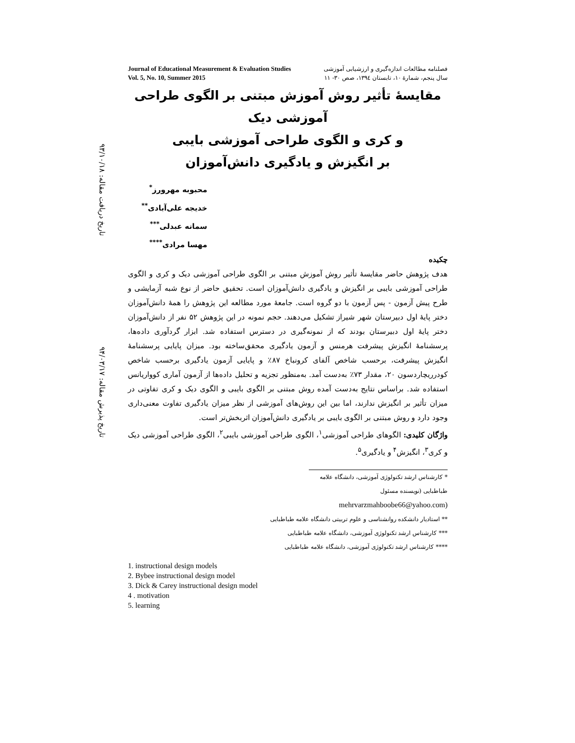تاریخ دریافت مقاله: ۹۳/۱۰/۱۸
تاریخ پذیرش مقاله: ۹۴/۰۳/۱۷
Journal of Educational Measurement & Evaluation Studies
Vol. 5, No. 10, Summer 2015
فصلنامه مطالعات اندازه‌گیری و ارزشیابی آموزشی
سال پنجم، شمارهٔ ۱۰، تابستان ۱۳۹٤، صص ۳۰- ۱۱
مقایسهٔ تأثیر روش آموزش مبتنی بر الگوی طراحی آموزشی دیک
و کری و الگوی طراحی آموزشی بایبی
بر انگیزش و یادگیری دانش‌آموزان
محبوبه مهرورز<sup>*</sup>
خدیجه علی‌آبادی<sup>**</sup>
سمانه عبدلی<sup>***</sup>
مهسا مرادی<sup>****</sup>
چکیده
هدف پژوهش حاضر مقایسهٔ تأثیر روش آموزش مبتنی بر الگوی طراحی آموزشی دیک و کری و الگوی طراحی آموزشی بایبی بر انگیزش و یادگیری دانش‌آموزان است. تحقیق حاضر از نوع شبه آزمایشی و طرح پیش آزمون - پس آزمون با دو گروه است. جامعهٔ مورد مطالعه این پژوهش را همهٔ دانش‌آموزان دختر پایهٔ اول دبیرستان شهر شیراز تشکیل می‌دهند. حجم نمونه در این پژوهش ۵۲ نفر از دانش‌آموزان دختر پایهٔ اول دبیرستان بودند که از نمونه‌گیری در دسترس استفاده شد. ابزار گردآوری داده‌ها، پرسشنامهٔ انگیزش پیشرفت هرمنس و آزمون یادگیری محقق‌ساخته بود. میزان پایایی پرسشنامهٔ انگیزش پیشرفت، برحسب شاخص آلفای کرونباخ ۸۷٪ و پایایی آزمون یادگیری برحسب شاخص کودرریچاردسون ۲۰، مقدار ۷۳٪ به‌دست آمد. به‌منظور تجزیه و تحلیل داده‌ها از آزمون آماری کوواریانس استفاده شد. براساس نتایج به‌دست آمده روش مبتنی بر الگوی بایبی و الگوی دیک و کری تفاوتی در میزان تأثیر بر انگیزش ندارند، اما بین این روش‌های آموزشی از نظر میزان یادگیری تفاوت معنی‌داری وجود دارد و روش مبتنی بر الگوی بایبی بر یادگیری دانش‌آموزان اثربخش‌تر است.
واژگان کلیدی: الگوهای طراحی آموزشی<sup>۱</sup>، الگوی طراحی آموزشی بایبی<sup>۲</sup>، الگوی طراحی آموزشی دیک و کری<sup>۳</sup>، انگیزش<sup>۴</sup> و یادگیری<sup>۵</sup>.
* کارشناس ارشد تکنولوژی آموزشی، دانشگاه علامه طباطبایی (نویسنده مسئول
(mehrvarzmahboobe66@yahoo.com
** استادیار دانشکده روانشناسی و علوم تربیتی دانشگاه علامه طباطبایی
*** کارشناس ارشد تکنولوژی آموزشی، دانشگاه علامه طباطبایی
**** کارشناس ارشد تکنولوژی آموزشی، دانشگاه علامه طباطبایی
1. instructional design models
2. Bybee instructional design model
3. Dick & Carey instructional design model
4 . motivation
5. learning